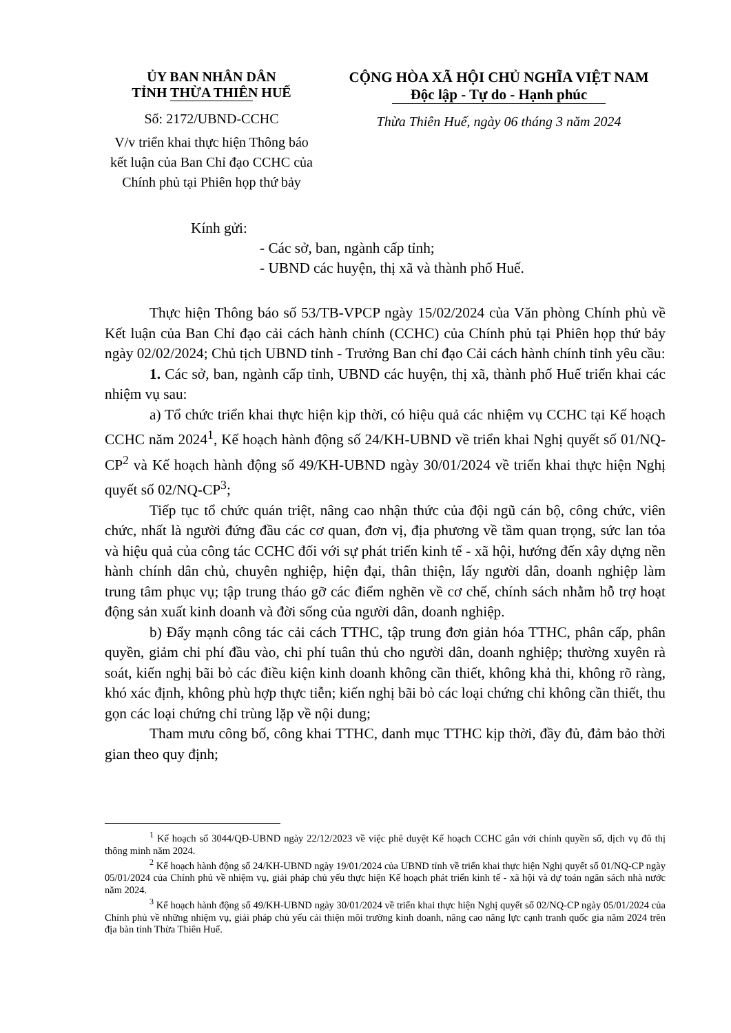ỦY BAN NHÂN DÂN
TỈNH THỪA THIÊN HUẾ
Số: 2172/UBND-CCHC
V/v triển khai thực hiện Thông báo kết luận của Ban Chỉ đạo CCHC của Chính phủ tại Phiên họp thứ bảy
CỘNG HÒA XÃ HỘI CHỦ NGHĨA VIỆT NAM
Độc lập - Tự do - Hạnh phúc
Thừa Thiên Huế, ngày 06 tháng 3 năm 2024
Kính gửi:
- Các sở, ban, ngành cấp tỉnh;
- UBND các huyện, thị xã và thành phố Huế.
Thực hiện Thông báo số 53/TB-VPCP ngày 15/02/2024 của Văn phòng Chính phủ về Kết luận của Ban Chỉ đạo cải cách hành chính (CCHC) của Chính phủ tại Phiên họp thứ bảy ngày 02/02/2024; Chủ tịch UBND tỉnh - Trưởng Ban chỉ đạo Cải cách hành chính tỉnh yêu cầu:
1. Các sở, ban, ngành cấp tỉnh, UBND các huyện, thị xã, thành phố Huế triển khai các nhiệm vụ sau:
a) Tổ chức triển khai thực hiện kịp thời, có hiệu quả các nhiệm vụ CCHC tại Kế hoạch CCHC năm 2024<sup>1</sup>, Kế hoạch hành động số 24/KH-UBND về triển khai Nghị quyết số 01/NQ-CP<sup>2</sup> và Kế hoạch hành động số 49/KH-UBND ngày 30/01/2024 về triển khai thực hiện Nghị quyết số 02/NQ-CP<sup>3</sup>;
Tiếp tục tổ chức quán triệt, nâng cao nhận thức của đội ngũ cán bộ, công chức, viên chức, nhất là người đứng đầu các cơ quan, đơn vị, địa phương về tầm quan trọng, sức lan tỏa và hiệu quả của công tác CCHC đối với sự phát triển kinh tế - xã hội, hướng đến xây dựng nền hành chính dân chủ, chuyên nghiệp, hiện đại, thân thiện, lấy người dân, doanh nghiệp làm trung tâm phục vụ; tập trung tháo gỡ các điểm nghẽn về cơ chế, chính sách nhằm hỗ trợ hoạt động sản xuất kinh doanh và đời sống của người dân, doanh nghiệp.
b) Đẩy mạnh công tác cải cách TTHC, tập trung đơn giản hóa TTHC, phân cấp, phân quyền, giảm chi phí đầu vào, chi phí tuân thủ cho người dân, doanh nghiệp; thường xuyên rà soát, kiến nghị bãi bỏ các điều kiện kinh doanh không cần thiết, không khả thi, không rõ ràng, khó xác định, không phù hợp thực tiễn; kiến nghị bãi bỏ các loại chứng chỉ không cần thiết, thu gọn các loại chứng chỉ trùng lặp về nội dung;
Tham mưu công bố, công khai TTHC, danh mục TTHC kịp thời, đầy đủ, đảm bảo thời gian theo quy định;
<sup>1</sup> Kế hoạch số 3044/QĐ-UBND ngày 22/12/2023 về việc phê duyệt Kế hoạch CCHC gắn với chính quyền số, dịch vụ đô thị thông minh năm 2024.
<sup>2</sup> Kế hoạch hành động số 24/KH-UBND ngày 19/01/2024 của UBND tỉnh về triển khai thực hiện Nghị quyết số 01/NQ-CP ngày 05/01/2024 của Chính phủ về nhiệm vụ, giải pháp chủ yếu thực hiện Kế hoạch phát triển kinh tế - xã hội và dự toán ngân sách nhà nước năm 2024.
<sup>3</sup> Kế hoạch hành động số 49/KH-UBND ngày 30/01/2024 về triển khai thực hiện Nghị quyết số 02/NQ-CP ngày 05/01/2024 của Chính phủ về những nhiệm vụ, giải pháp chủ yếu cải thiện môi trường kinh doanh, nâng cao năng lực cạnh tranh quốc gia năm 2024 trên địa bàn tỉnh Thừa Thiên Huế.